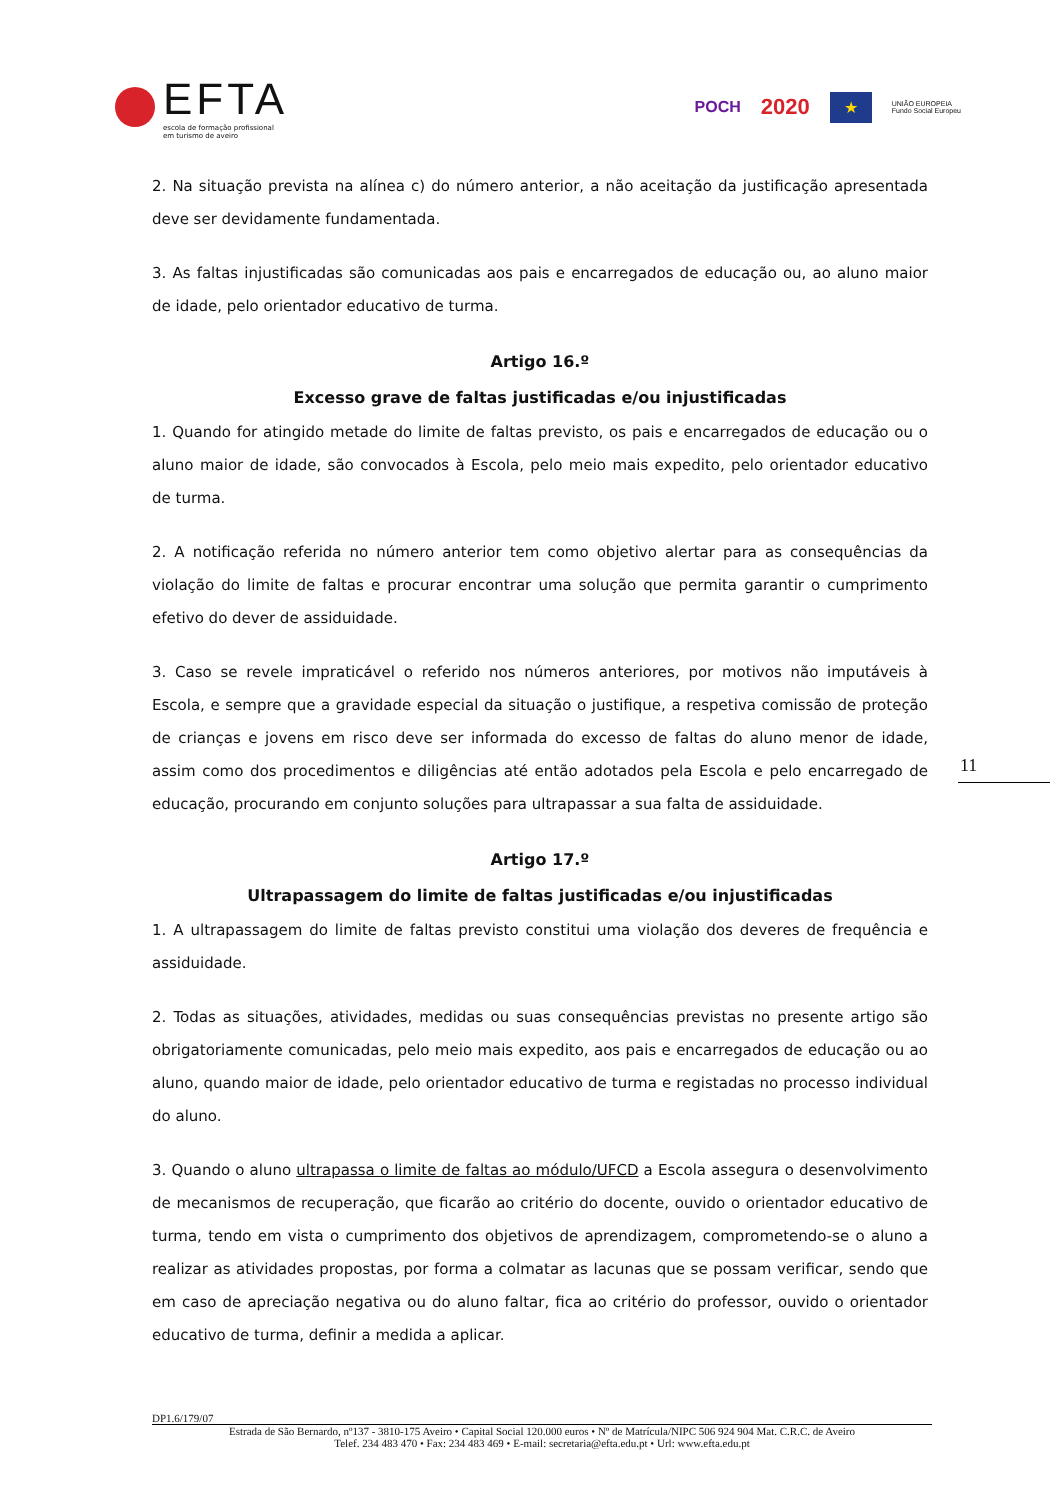EFTA
escola de formação profissional
em turismo de aveiro
POCH 2020 ★ UNIÃO EUROPEIA
Fundo Social Europeu
2. Na situação prevista na alínea c) do número anterior, a não aceitação da justificação apresentada deve ser devidamente fundamentada.
3. As faltas injustificadas são comunicadas aos pais e encarregados de educação ou, ao aluno maior de idade, pelo orientador educativo de turma.
Artigo 16.º
Excesso grave de faltas justificadas e/ou injustificadas
1. Quando for atingido metade do limite de faltas previsto, os pais e encarregados de educação ou o aluno maior de idade, são convocados à Escola, pelo meio mais expedito, pelo orientador educativo de turma.
2. A notificação referida no número anterior tem como objetivo alertar para as consequências da violação do limite de faltas e procurar encontrar uma solução que permita garantir o cumprimento efetivo do dever de assiduidade.
3. Caso se revele impraticável o referido nos números anteriores, por motivos não imputáveis à Escola, e sempre que a gravidade especial da situação o justifique, a respetiva comissão de proteção de crianças e jovens em risco deve ser informada do excesso de faltas do aluno menor de idade, assim como dos procedimentos e diligências até então adotados pela Escola e pelo encarregado de educação, procurando em conjunto soluções para ultrapassar a sua falta de assiduidade.
Artigo 17.º
Ultrapassagem do limite de faltas justificadas e/ou injustificadas
1. A ultrapassagem do limite de faltas previsto constitui uma violação dos deveres de frequência e assiduidade.
2. Todas as situações, atividades, medidas ou suas consequências previstas no presente artigo são obrigatoriamente comunicadas, pelo meio mais expedito, aos pais e encarregados de educação ou ao aluno, quando maior de idade, pelo orientador educativo de turma e registadas no processo individual do aluno.
3. Quando o aluno ultrapassa o limite de faltas ao módulo/UFCD a Escola assegura o desenvolvimento de mecanismos de recuperação, que ficarão ao critério do docente, ouvido o orientador educativo de turma, tendo em vista o cumprimento dos objetivos de aprendizagem, comprometendo-se o aluno a realizar as atividades propostas, por forma a colmatar as lacunas que se possam verificar, sendo que em caso de apreciação negativa ou do aluno faltar, fica ao critério do professor, ouvido o orientador educativo de turma, definir a medida a aplicar.
11
DP1.6/179/07
Estrada de São Bernardo, nº137 - 3810-175 Aveiro • Capital Social 120.000 euros • Nº de Matrícula/NIPC 506 924 904 Mat. C.R.C. de Aveiro
Telef. 234 483 470 • Fax: 234 483 469 • E-mail: secretaria@efta.edu.pt • Url: www.efta.edu.pt